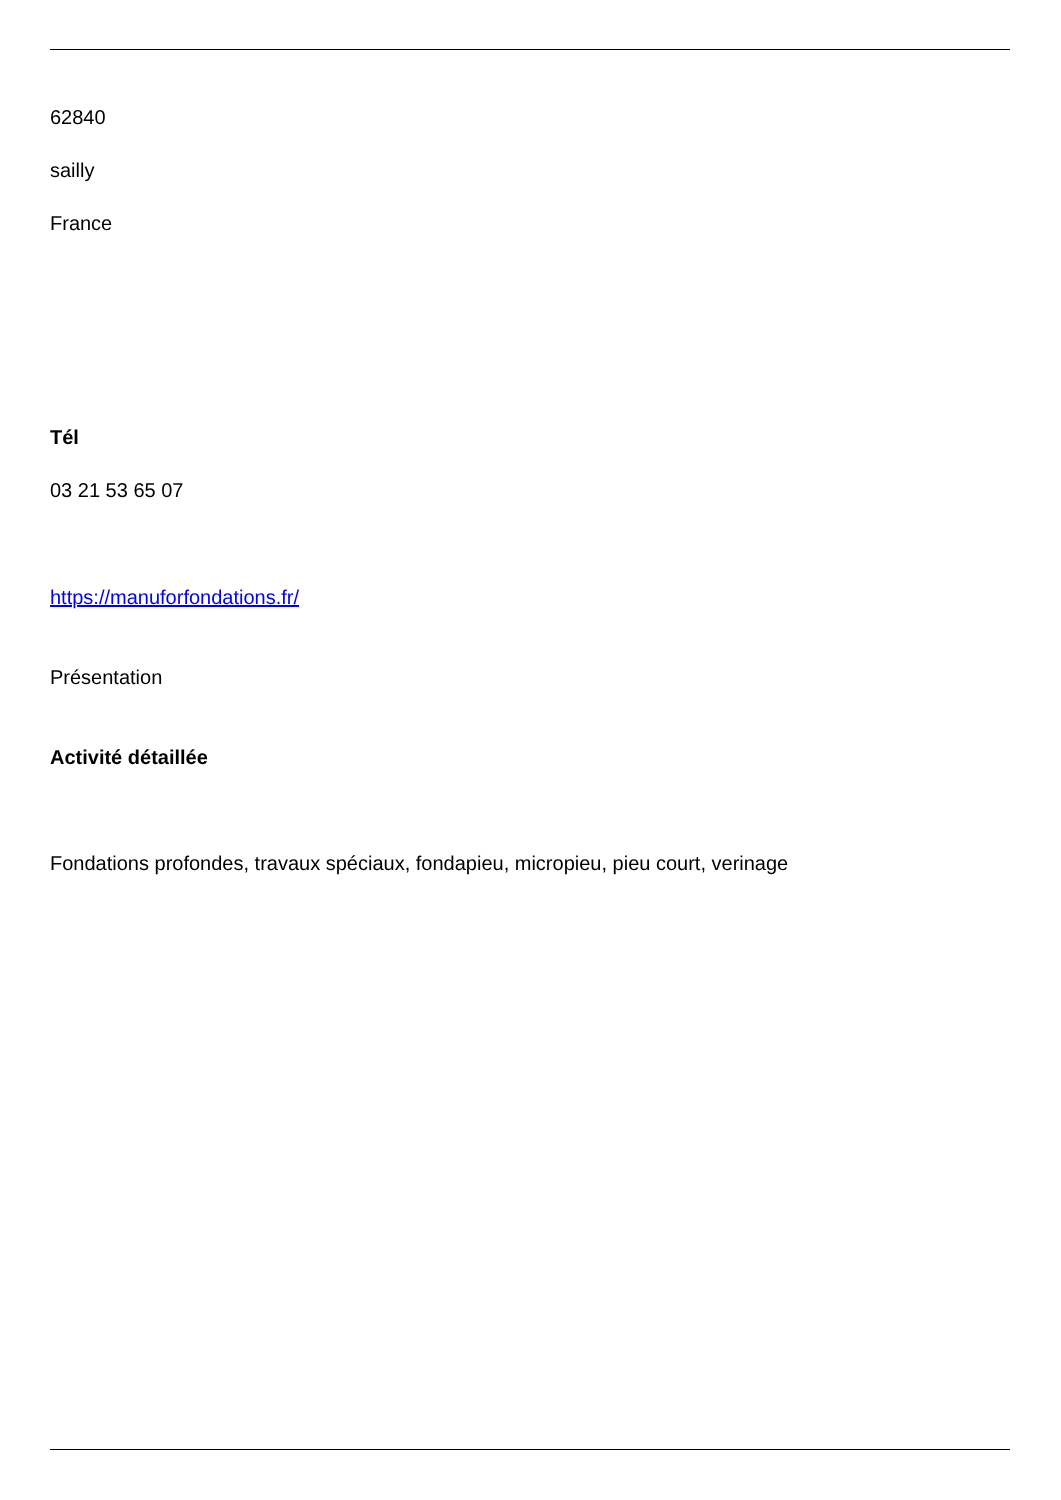62840
sailly
France
Tél
03 21 53 65 07
https://manuforfondations.fr/
Présentation
Activité détaillée
Fondations profondes, travaux spéciaux, fondapieu, micropieu, pieu court, verinage